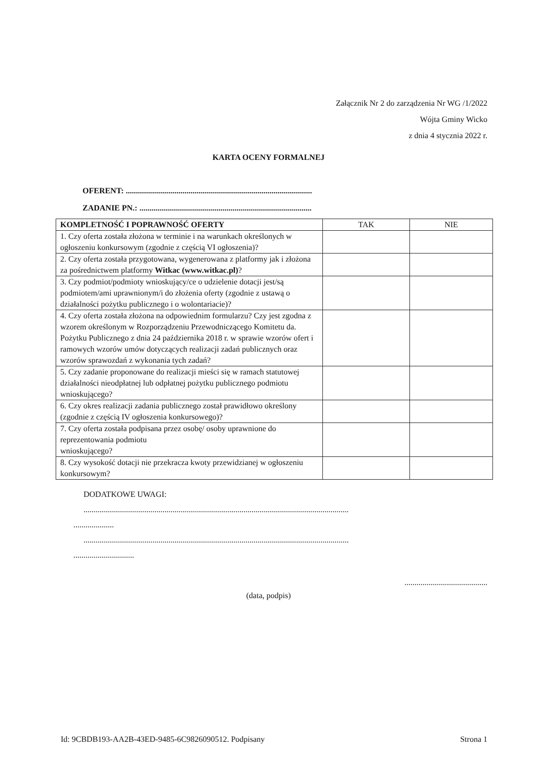Załącznik Nr 2 do zarządzenia Nr WG /1/2022
Wójta Gminy Wicko
z dnia 4 stycznia 2022 r.
KARTA OCENY FORMALNEJ
OFERENT: ............................................................................................
ZADANIE PN.: .....................................................................................
| KOMPLETNOŚĆ I POPRAWNOŚĆ OFERTY | TAK | NIE |
| --- | --- | --- |
| 1. Czy oferta została złożona w terminie i na warunkach określonych w ogłoszeniu konkursowym (zgodnie z częścią VI ogłoszenia)? | | |
| 2. Czy oferta została przygotowana, wygenerowana z platformy jak i złożona za pośrednictwem platformy Witkac (www.witkac.pl) ? | | |
| 3. Czy podmiot/podmioty wnioskujący/ce o udzielenie dotacji jest/są podmiotem/ami uprawnionym/i do złożenia oferty (zgodnie z ustawą o działalności pożytku publicznego i o wolontariacie)? | | |
| 4. Czy oferta została złożona na odpowiednim formularzu? Czy jest zgodna z wzorem określonym w Rozporządzeniu Przewodniczącego Komitetu da. Pożytku Publicznego z dnia 24 października 2018 r. w sprawie wzorów ofert i ramowych wzorów umów dotyczących realizacji zadań publicznych oraz wzorów sprawozdań z wykonania tych zadań? | | |
| 5. Czy zadanie proponowane do realizacji mieści się w ramach statutowej działalności nieodpłatnej lub odpłatnej pożytku publicznego podmiotu wnioskującego? | | |
| 6. Czy okres realizacji zadania publicznego został prawidłowo określony (zgodnie z częścią IV ogłoszenia konkursowego)? | | |
| 7. Czy oferta została podpisana przez osobę/ osoby uprawnione do reprezentowania podmiotu wnioskującego? | | |
| 8. Czy wysokość dotacji nie przekracza kwoty przewidzianej w ogłoszeniu konkursowym? | | |
DODATKOWE UWAGI:
...................................................................................................................................
....................
...................................................................................................................................
..............................
.........................................
(data, podpis)
Id: 9CBDB193-AA2B-43ED-9485-6C9826090512. Podpisany Strona 1